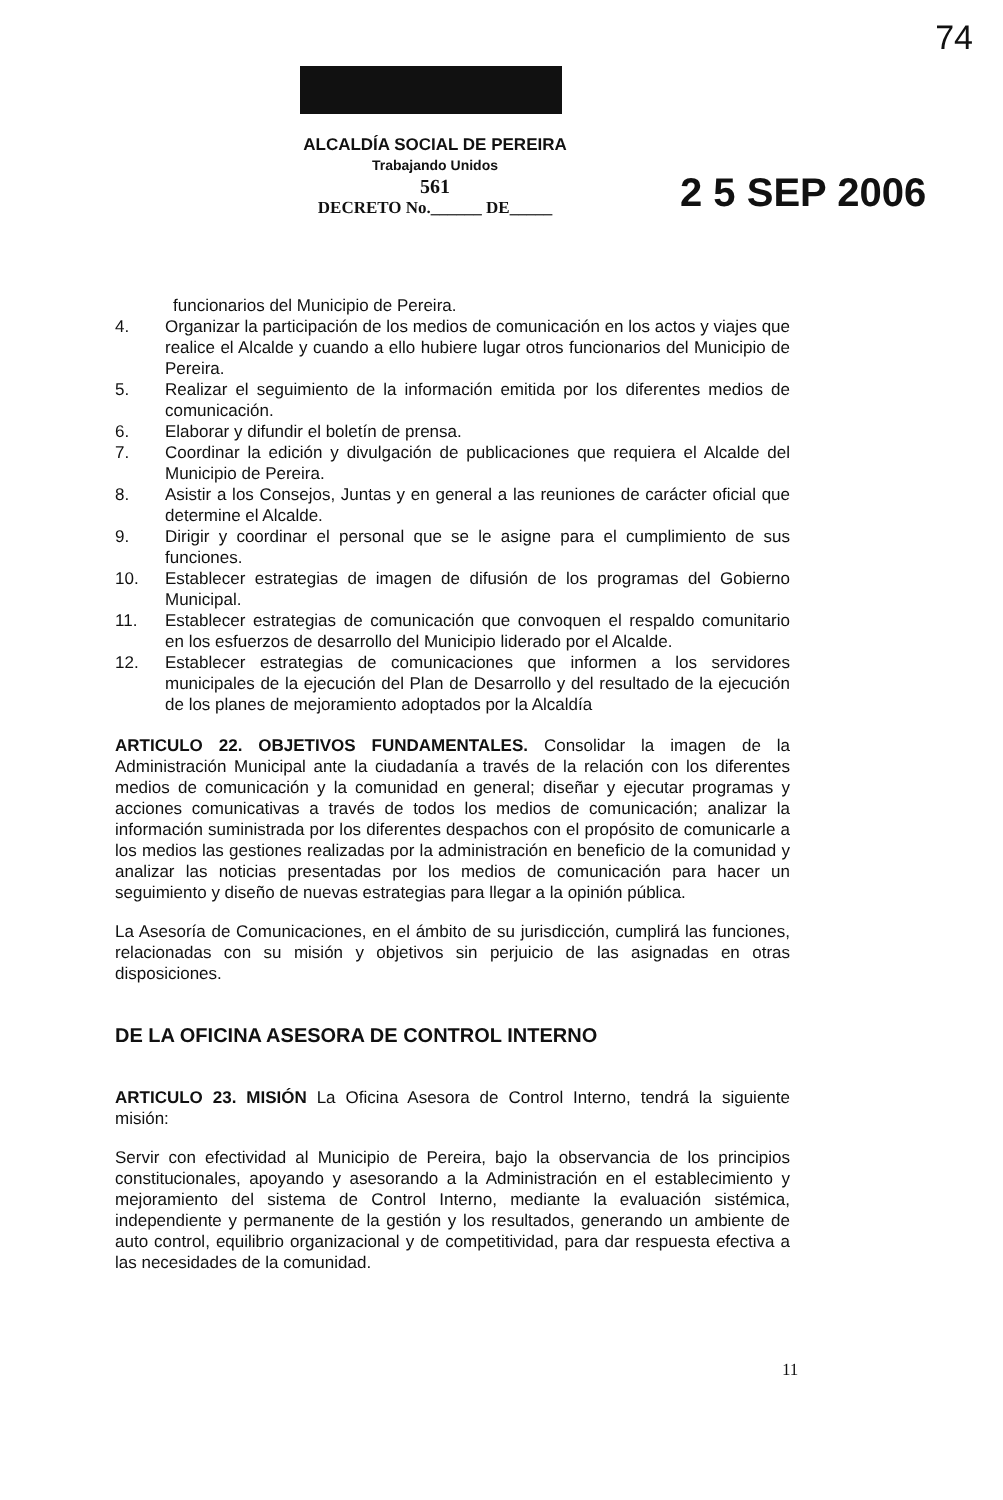74
ALCALDÍA SOCIAL DE PEREIRA
Trabajando Unidos
561
DECRETO No.______ DE_____
2 5 SEP 2006
funcionarios del Municipio de Pereira.
4. Organizar la participación de los medios de comunicación en los actos y viajes que realice el Alcalde y cuando a ello hubiere lugar otros funcionarios del Municipio de Pereira.
5. Realizar el seguimiento de la información emitida por los diferentes medios de comunicación.
6. Elaborar y difundir el boletín de prensa.
7. Coordinar la edición y divulgación de publicaciones que requiera el Alcalde del Municipio de Pereira.
8. Asistir a los Consejos, Juntas y en general a las reuniones de carácter oficial que determine el Alcalde.
9. Dirigir y coordinar el personal que se le asigne para el cumplimiento de sus funciones.
10. Establecer estrategias de imagen de difusión de los programas del Gobierno Municipal.
11. Establecer estrategias de comunicación que convoquen el respaldo comunitario en los esfuerzos de desarrollo del Municipio liderado por el Alcalde.
12. Establecer estrategias de comunicaciones que informen a los servidores municipales de la ejecución del Plan de Desarrollo y del resultado de la ejecución de los planes de mejoramiento adoptados por la Alcaldía
ARTICULO 22. OBJETIVOS FUNDAMENTALES. Consolidar la imagen de la Administración Municipal ante la ciudadanía a través de la relación con los diferentes medios de comunicación y la comunidad en general; diseñar y ejecutar programas y acciones comunicativas a través de todos los medios de comunicación; analizar la información suministrada por los diferentes despachos con el propósito de comunicarle a los medios las gestiones realizadas por la administración en beneficio de la comunidad y analizar las noticias presentadas por los medios de comunicación para hacer un seguimiento y diseño de nuevas estrategias para llegar a la opinión pública.
La Asesoría de Comunicaciones, en el ámbito de su jurisdicción, cumplirá las funciones, relacionadas con su misión y objetivos sin perjuicio de las asignadas en otras disposiciones.
DE LA OFICINA ASESORA DE CONTROL INTERNO
ARTICULO 23. MISIÓN La Oficina Asesora de Control Interno, tendrá la siguiente misión:
Servir con efectividad al Municipio de Pereira, bajo la observancia de los principios constitucionales, apoyando y asesorando a la Administración en el establecimiento y mejoramiento del sistema de Control Interno, mediante la evaluación sistémica, independiente y permanente de la gestión y los resultados, generando un ambiente de auto control, equilibrio organizacional y de competitividad, para dar respuesta efectiva a las necesidades de la comunidad.
11